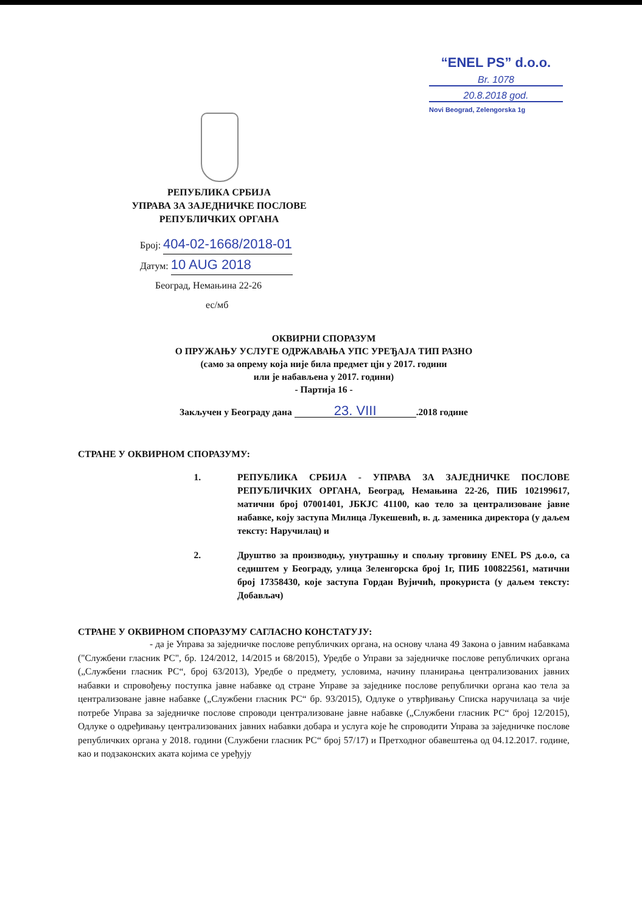“ENEL PS” d.o.o.
Br. 1078
20.8.2018 god.
Novi Beograd, Zelengorska 1g
РЕПУБЛИКА СРБИЈА
УПРАВА ЗА ЗАЈЕДНИЧКЕ ПОСЛОВЕ
РЕПУБЛИЧКИХ ОРГАНА
Број: 404-02-1668/2018-01
Датум: 10 AUG 2018
Београд, Немањина 22-26
ес/мб
ОКВИРНИ СПОРАЗУМ
О ПРУЖАЊУ УСЛУГЕ ОДРЖАВАЊА УПС УРЕЂАЈА ТИП РАЗНО
(само за опрему која није била предмет цјн у 2017. години
или је набављена у 2017. години)
- Партија 16 -
Закључен у Београду дана 23. VIII.2018 године
СТРАНЕ У ОКВИРНОМ СПОРАЗУМУ:
1. РЕПУБЛИКА СРБИЈА - УПРАВА ЗА ЗАЈЕДНИЧКЕ ПОСЛОВЕ РЕПУБЛИЧКИХ ОРГАНА, Београд, Немањина 22-26, ПИБ 102199617, матични број 07001401, ЈБКЈС 41100, као тело за централизоване јавне набавке, коју заступа Милица Лукешевић, в. д. заменика директора (у даљем тексту: Наручилац) и
2. Друштво за производњу, унутрашњу и спољну трговину ENEL PS д.о.о, са седиштем у Београду, улица Зеленгорска број 1г, ПИБ 100822561, матични број 17358430, које заступа Гордан Вујичић, прокуриста (у даљем тексту: Добављач)
СТРАНЕ У ОКВИРНОМ СПОРАЗУМУ САГЛАСНО КОНСТАТУЈУ:
- да је Управа за заједничке послове републичких органа, на основу члана 49 Закона о јавним набавкама ("Службени гласник РС", бр. 124/2012, 14/2015 и 68/2015), Уредбе о Управи за заједничке послове републичких органа („Службени гласник РС“, број 63/2013), Уредбе о предмету, условима, начину планирања централизованих јавних набавки и спровођењу поступка јавне набавке од стране Управе за заједнике послове републички органа као тела за централизоване јавне набавке („Службени гласник РС“ бр. 93/2015), Одлуке о утврђивању Списка наручилаца за чије потребе Управа за заједничке послове спроводи централизоване јавне набавке („Службени гласник РС“ број 12/2015), Одлуке о одређивању централизованих јавних набавки добара и услуга које ће спроводити Управа за заједничке послове републичких органа у 2018. години (Службени гласник РС“ број 57/17) и Претходног обавештења од 04.12.2017. године, као и подзаконских аката којима се уређују